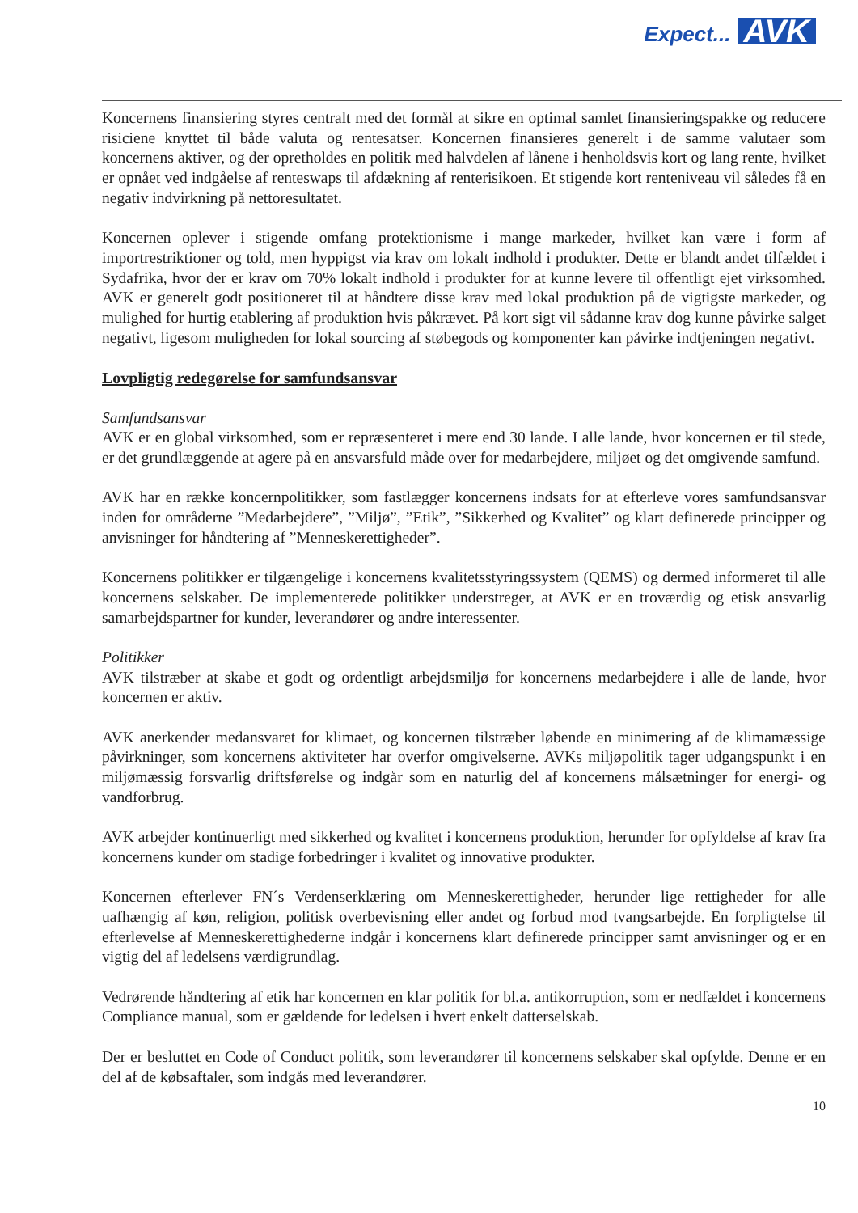Expect... AVK
Koncernens finansiering styres centralt med det formål at sikre en optimal samlet finansieringspakke og reducere risiciene knyttet til både valuta og rentesatser. Koncernen finansieres generelt i de samme valutaer som koncernens aktiver, og der opretholdes en politik med halvdelen af lånene i henholdsvis kort og lang rente, hvilket er opnået ved indgåelse af renteswaps til afdækning af renterisikoen. Et stigende kort renteniveau vil således få en negativ indvirkning på nettoresultatet.
Koncernen oplever i stigende omfang protektionisme i mange markeder, hvilket kan være i form af importrestriktioner og told, men hyppigst via krav om lokalt indhold i produkter. Dette er blandt andet tilfældet i Sydafrika, hvor der er krav om 70% lokalt indhold i produkter for at kunne levere til offentligt ejet virksomhed. AVK er generelt godt positioneret til at håndtere disse krav med lokal produktion på de vigtigste markeder, og mulighed for hurtig etablering af produktion hvis påkrævet. På kort sigt vil sådanne krav dog kunne påvirke salget negativt, ligesom muligheden for lokal sourcing af støbegods og komponenter kan påvirke indtjeningen negativt.
Lovpligtig redegørelse for samfundsansvar
Samfundsansvar
AVK er en global virksomhed, som er repræsenteret i mere end 30 lande. I alle lande, hvor koncernen er til stede, er det grundlæggende at agere på en ansvarsfuld måde over for medarbejdere, miljøet og det omgivende samfund.
AVK har en række koncernpolitikker, som fastlægger koncernens indsats for at efterleve vores samfundsansvar inden for områderne ”Medarbejdere”, ”Miljø”, ”Etik”, ”Sikkerhed og Kvalitet” og klart definerede principper og anvisninger for håndtering af ”Menneskerettigheder”.
Koncernens politikker er tilgængelige i koncernens kvalitetsstyringssystem (QEMS) og dermed informeret til alle koncernens selskaber. De implementerede politikker understreger, at AVK er en troværdig og etisk ansvarlig samarbejdspartner for kunder, leverandører og andre interessenter.
Politikker
AVK tilstræber at skabe et godt og ordentligt arbejdsmiljø for koncernens medarbejdere i alle de lande, hvor koncernen er aktiv.
AVK anerkender medansvaret for klimaet, og koncernen tilstræber løbende en minimering af de klimamæssige påvirkninger, som koncernens aktiviteter har overfor omgivelserne. AVKs miljøpolitik tager udgangspunkt i en miljømæssig forsvarlig driftsførelse og indgår som en naturlig del af koncernens målsætninger for energi- og vandforbrug.
AVK arbejder kontinuerligt med sikkerhed og kvalitet i koncernens produktion, herunder for opfyldelse af krav fra koncernens kunder om stadige forbedringer i kvalitet og innovative produkter.
Koncernen efterlever FN´s Verdenserklæring om Menneskerettigheder, herunder lige rettigheder for alle uafhængig af køn, religion, politisk overbevisning eller andet og forbud mod tvangsarbejde. En forpligtelse til efterlevelse af Menneskerettighederne indgår i koncernens klart definerede principper samt anvisninger og er en vigtig del af ledelsens værdigrundlag.
Vedrørende håndtering af etik har koncernen en klar politik for bl.a. antikorruption, som er nedfældet i koncernens Compliance manual, som er gældende for ledelsen i hvert enkelt datterselskab.
Der er besluttet en Code of Conduct politik, som leverandører til koncernens selskaber skal opfylde. Denne er en del af de købsaftaler, som indgås med leverandører.
10